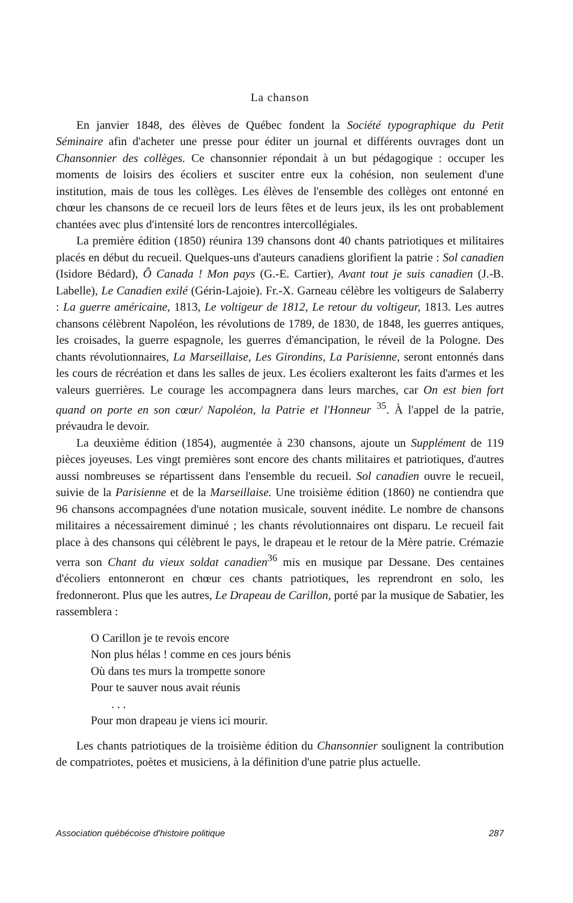La chanson
En janvier 1848, des élèves de Québec fondent la Société typographique du Petit Séminaire afin d'acheter une presse pour éditer un journal et différents ouvrages dont un Chansonnier des collèges. Ce chansonnier répondait à un but pédagogique : occuper les moments de loisirs des écoliers et susciter entre eux la cohésion, non seulement d'une institution, mais de tous les collèges. Les élèves de l'ensemble des collèges ont entonné en chœur les chansons de ce recueil lors de leurs fêtes et de leurs jeux, ils les ont probablement chantées avec plus d'intensité lors de rencontres intercollégiales.
La première édition (1850) réunira 139 chansons dont 40 chants patriotiques et militaires placés en début du recueil. Quelques-uns d'auteurs canadiens glorifient la patrie : Sol canadien (Isidore Bédard), Ô Canada ! Mon pays (G.-E. Cartier), Avant tout je suis canadien (J.-B. Labelle), Le Canadien exilé (Gérin-Lajoie). Fr.-X. Garneau célèbre les voltigeurs de Salaberry : La guerre américaine, 1813, Le voltigeur de 1812, Le retour du voltigeur, 1813. Les autres chansons célèbrent Napoléon, les révolutions de 1789, de 1830, de 1848, les guerres antiques, les croisades, la guerre espagnole, les guerres d'émancipation, le réveil de la Pologne. Des chants révolutionnaires, La Marseillaise, Les Girondins, La Parisienne, seront entonnés dans les cours de récréation et dans les salles de jeux. Les écoliers exalteront les faits d'armes et les valeurs guerrières. Le courage les accompagnera dans leurs marches, car On est bien fort quand on porte en son cœur/ Napoléon, la Patrie et l'Honneur <sup>35</sup>. À l'appel de la patrie, prévaudra le devoir.
La deuxième édition (1854), augmentée à 230 chansons, ajoute un Supplément de 119 pièces joyeuses. Les vingt premières sont encore des chants militaires et patriotiques, d'autres aussi nombreuses se répartissent dans l'ensemble du recueil. Sol canadien ouvre le recueil, suivie de la Parisienne et de la Marseillaise. Une troisième édition (1860) ne contiendra que 96 chansons accompagnées d'une notation musicale, souvent inédite. Le nombre de chansons militaires a nécessairement diminué ; les chants révolutionnaires ont disparu. Le recueil fait place à des chansons qui célèbrent le pays, le drapeau et le retour de la Mère patrie. Crémazie verra son Chant du vieux soldat canadien<sup>36</sup> mis en musique par Dessane. Des centaines d'écoliers entonneront en chœur ces chants patriotiques, les reprendront en solo, les fredonneront. Plus que les autres, Le Drapeau de Carillon, porté par la musique de Sabatier, les rassemblera :
O Carillon je te revois encore
Non plus hélas ! comme en ces jours bénis
Où dans tes murs la trompette sonore
Pour te sauver nous avait réunis
. . .
Pour mon drapeau je viens ici mourir.
Les chants patriotiques de la troisième édition du Chansonnier soulignent la contribution de compatriotes, poètes et musiciens, à la définition d'une patrie plus actuelle.
Association québécoise d'histoire politique 287